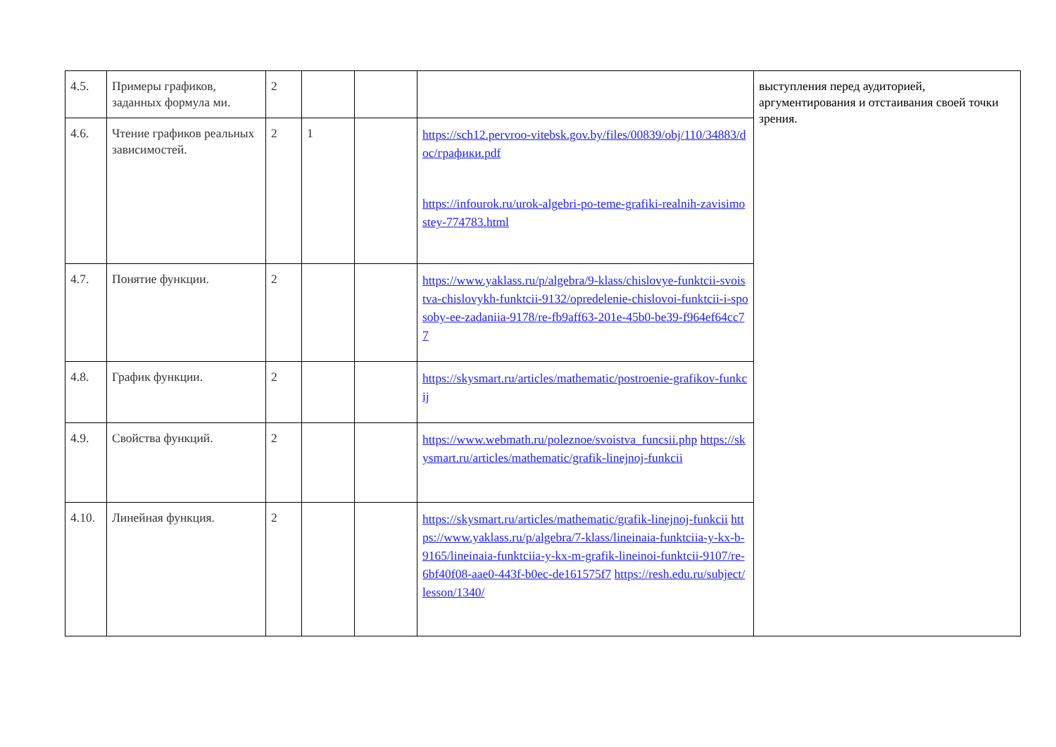| 4.5. | Примеры графиков, заданных формула ми. | 2 | | | | выступления перед аудиторией, аргументирования и отстаивания своей точки зрения. |
| 4.6. | Чтение графиков реальных зависимостей. | 2 | 1 | | https://sch12.pervroo-vitebsk.gov.by/files/00839/obj/110/34883/doc/графики.pdf https://infourok.ru/urok-algebri-po-teme-grafiki-realnih-zavisimostey-774783.html | |
| 4.7. | Понятие функции. | 2 | | | https://www.yaklass.ru/p/algebra/9-klass/chislovye-funktcii-svoistva-chislovykh-funktcii-9132/opredelenie-chislovoi-funktcii-i-sposoby-ee-zadaniia-9178/re-fb9aff63-201e-45b0-be39-f964ef64cc77 | |
| 4.8. | График функции. | 2 | | | https://skysmart.ru/articles/mathematic/postroenie-grafikov-funkcij | |
| 4.9. | Свойства функций. | 2 | | | https://www.webmath.ru/poleznoe/svoistva_funcsii.php https://skysmart.ru/articles/mathematic/grafik-linejnoj-funkcii | |
| 4.10. | Линейная функция. | 2 | | | https://skysmart.ru/articles/mathematic/grafik-linejnoj-funkcii https://www.yaklass.ru/p/algebra/7-klass/lineinaia-funktciia-y-kx-b-9165/lineinaia-funktciia-y-kx-m-grafik-lineinoi-funktcii-9107/re-6bf40f08-aae0-443f-b0ec-de161575f7 https://resh.edu.ru/subject/lesson/1340/ | |